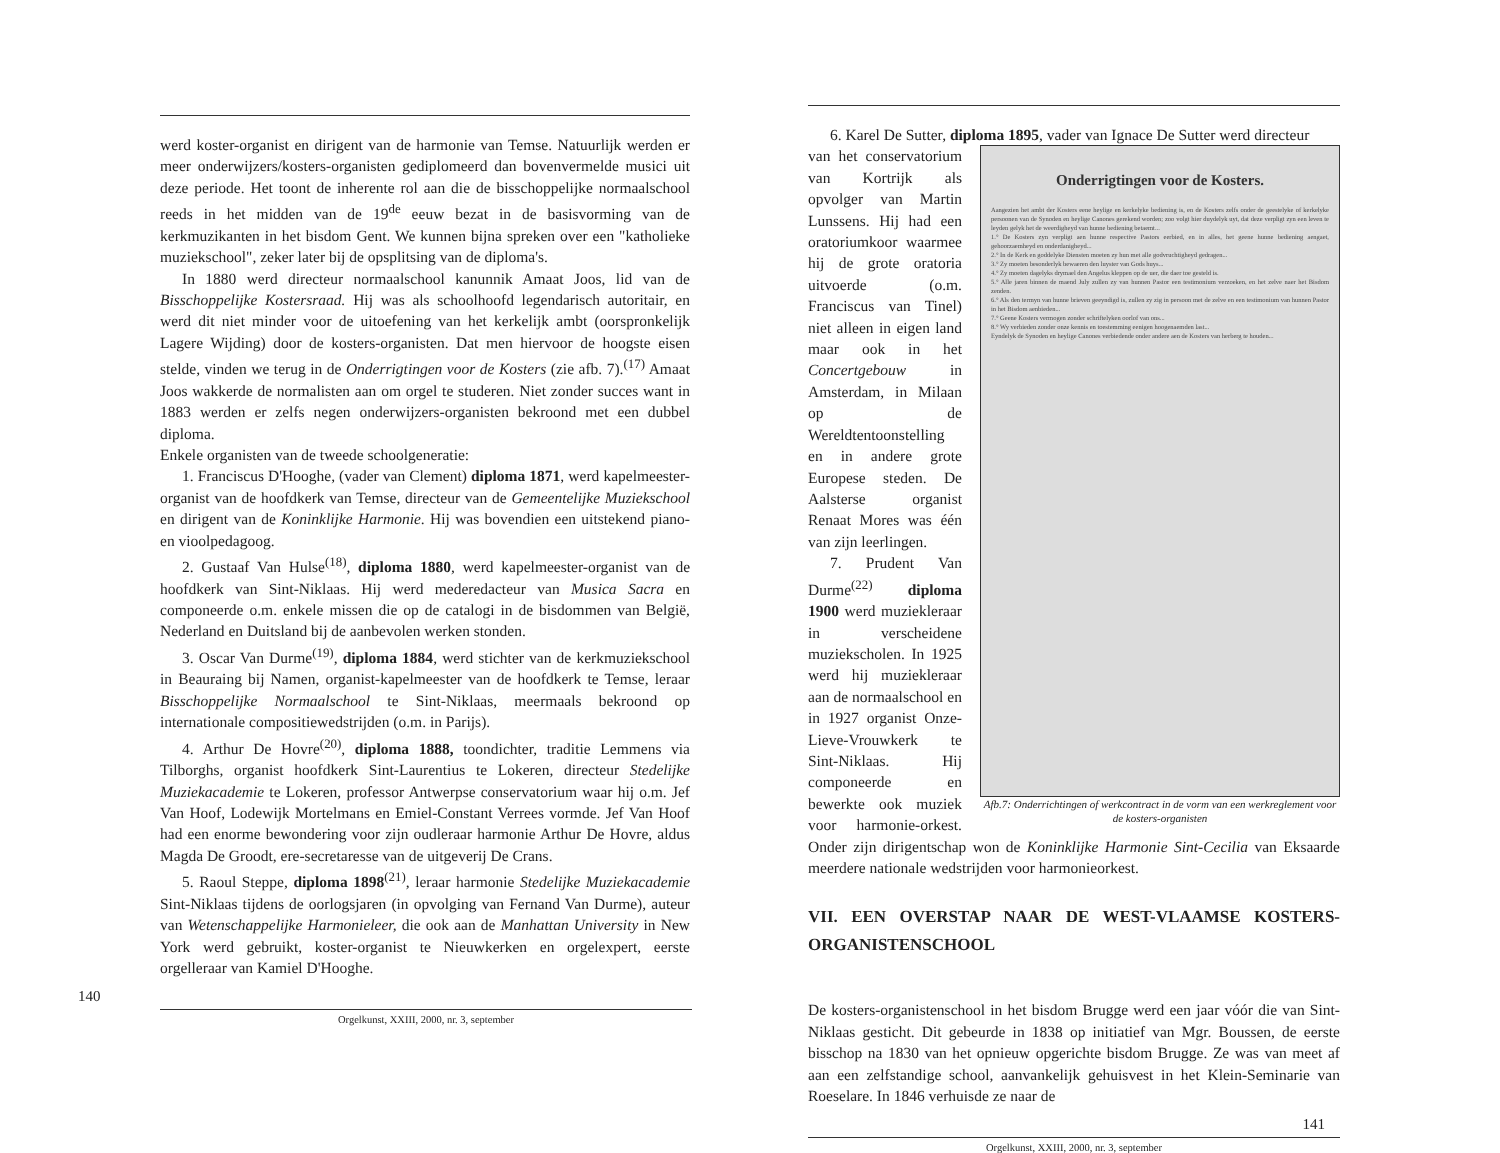werd koster-organist en dirigent van de harmonie van Temse. Natuurlijk werden er meer onderwijzers/kosters-organisten gediplomeerd dan bovenvermelde musici uit deze periode. Het toont de inherente rol aan die de bisschoppelijke normaalschool reeds in het midden van de 19<sup>de</sup> eeuw bezat in de basisvorming van de kerkmuzikanten in het bisdom Gent. We kunnen bijna spreken over een "katholieke muziekschool", zeker later bij de opsplitsing van de diploma's.
In 1880 werd directeur normaalschool kanunnik Amaat Joos, lid van de Bisschoppelijke Kostersraad. Hij was als schoolhoofd legendarisch autoritair, en werd dit niet minder voor de uitoefening van het kerkelijk ambt (oorspronkelijk Lagere Wijding) door de kosters-organisten. Dat men hiervoor de hoogste eisen stelde, vinden we terug in de Onderrigtingen voor de Kosters (zie afb. 7).<sup>(17)</sup> Amaat Joos wakkerde de normalisten aan om orgel te studeren. Niet zonder succes want in 1883 werden er zelfs negen onderwijzers-organisten bekroond met een dubbel diploma.
Enkele organisten van de tweede schoolgeneratie:
1. Franciscus D'Hooghe, (vader van Clement) diploma 1871, werd kapelmeester-organist van de hoofdkerk van Temse, directeur van de Gemeentelijke Muziekschool en dirigent van de Koninklijke Harmonie. Hij was bovendien een uitstekend piano- en vioolpedagoog.
2. Gustaaf Van Hulse<sup>(18)</sup>, diploma 1880, werd kapelmeester-organist van de hoofdkerk van Sint-Niklaas. Hij werd mederedacteur van Musica Sacra en componeerde o.m. enkele missen die op de catalogi in de bisdommen van België, Nederland en Duitsland bij de aanbevolen werken stonden.
3. Oscar Van Durme<sup>(19)</sup>, diploma 1884, werd stichter van de kerkmuziekschool in Beauraing bij Namen, organist-kapelmeester van de hoofdkerk te Temse, leraar Bisschoppelijke Normaalschool te Sint-Niklaas, meermaals bekroond op internationale compositiewedstrijden (o.m. in Parijs).
4. Arthur De Hovre<sup>(20)</sup>, diploma 1888, toondichter, traditie Lemmens via Tilborghs, organist hoofdkerk Sint-Laurentius te Lokeren, directeur Stedelijke Muziekacademie te Lokeren, professor Antwerpse conservatorium waar hij o.m. Jef Van Hoof, Lodewijk Mortelmans en Emiel-Constant Verrees vormde. Jef Van Hoof had een enorme bewondering voor zijn oudleraar harmonie Arthur De Hovre, aldus Magda De Groodt, ere-secretaresse van de uitgeverij De Crans.
5. Raoul Steppe, diploma 1898<sup>(21)</sup>, leraar harmonie Stedelijke Muziekacademie Sint-Niklaas tijdens de oorlogsjaren (in opvolging van Fernand Van Durme), auteur van Wetenschappelijke Harmonieleer, die ook aan de Manhattan University in New York werd gebruikt, koster-organist te Nieuwkerken en orgelexpert, eerste orgelleraar van Kamiel D'Hooghe.
140
Orgelkunst, XXIII, 2000, nr. 3, september
6. Karel De Sutter, diploma 1895, vader van Ignace De Sutter werd directeur
Onderrigtingen voor de Kosters.
Aangezien het ambt der Kosters eene heylige en kerkelyke bediening is, en de Kosters zelfs onder de geestelyke of kerkelyke persoonen van de Synoden en heylige Canones gerekend worden; zoo volgt hier duydelyk uyt, dat deze verpligt zyn een leven te leyden gelyk het de weerdigheyd van hunne bediening betaemt...
1.° De Kosters zyn verpligt aen hunne respective Pastors eerbied, en in alles, het geene hunne bediening aengaet, gehoorzaemheyd en onderdanigheyd...
2.° In de Kerk en goddelyke Diensten moeten zy hun met alle godvruchtigheyd gedragen...
3.° Zy moeten besonderlyk bewaeren den luyster van Gods huys...
4.° Zy moeten dagelyks drymael den Angelus kleppen op de uer, die daer toe gesteld is.
5.° Alle jaren binnen de maend July zullen zy van hunnen Pastor een testimonium verzoeken, en het zelve naer het Bisdom zenden.
6.° Als den termyn van hunne brieven geeyndigd is, zullen zy zig in persoon met de zelve en een testimonium van hunnen Pastor in het Bisdom aenbieden...
7.° Geene Kosters vermogen zonder schriftelyken oorlof van ons...
8.° Wy verbieden zonder onze kennis en toestemming eenigen hoogenaemden last...
Eyndelyk de Synoden en heylige Canones verbiedende onder andere aen de Kosters van herberg te houden...
Afb.7: Onderrichtingen of werkcontract in de vorm van een werkreglement voor de kosters-organisten
van het conservatorium van Kortrijk als opvolger van Martin Lunssens. Hij had een oratoriumkoor waarmee hij de grote oratoria uitvoerde (o.m. Franciscus van Tinel) niet alleen in eigen land maar ook in het Concertgebouw in Amsterdam, in Milaan op de Wereldtentoonstelling en in andere grote Europese steden. De Aalsterse organist Renaat Mores was één van zijn leerlingen.
7. Prudent Van Durme<sup>(22)</sup> diploma 1900 werd muziekleraar in verscheidene muziekscholen. In 1925 werd hij muziekleraar aan de normaalschool en in 1927 organist Onze-Lieve-Vrouwkerk te Sint-Niklaas. Hij componeerde en bewerkte ook muziek voor harmonie-orkest. Onder zijn dirigentschap won de Koninklijke Harmonie Sint-Cecilia van Eksaarde meerdere nationale wedstrijden voor harmonieorkest.
VII. EEN OVERSTAP NAAR DE WEST-VLAAMSE KOSTERS-ORGANISTENSCHOOL
De kosters-organistenschool in het bisdom Brugge werd een jaar vóór die van Sint-Niklaas gesticht. Dit gebeurde in 1838 op initiatief van Mgr. Boussen, de eerste bisschop na 1830 van het opnieuw opgerichte bisdom Brugge. Ze was van meet af aan een zelfstandige school, aanvankelijk gehuisvest in het Klein-Seminarie van Roeselare. In 1846 verhuisde ze naar de
141
Orgelkunst, XXIII, 2000, nr. 3, september